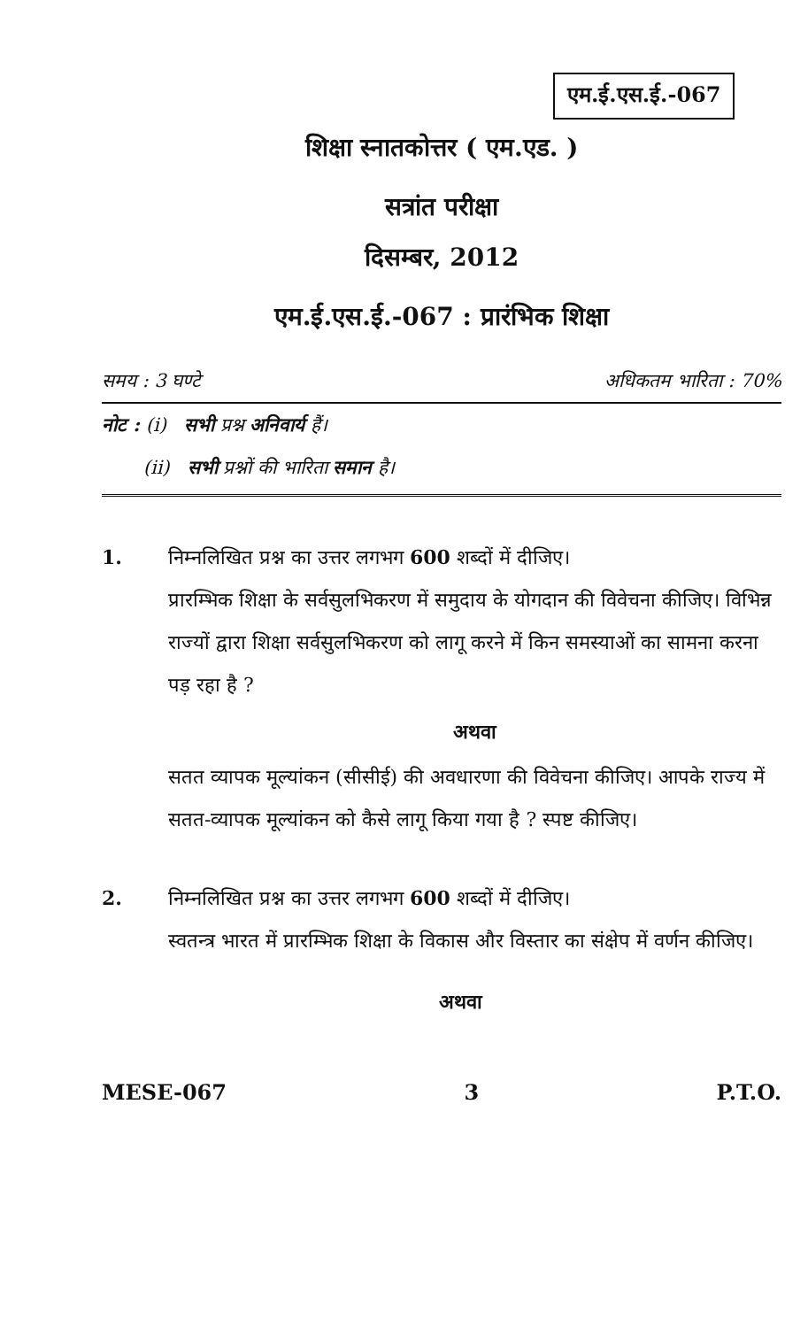एम.ई.एस.ई.-067
शिक्षा स्नातकोत्तर ( एम.एड. )
सत्रांत परीक्षा
दिसम्बर, 2012
एम.ई.एस.ई.-067 : प्रारंभिक शिक्षा
समय : 3 घण्टे अधिकतम भारिता : 70%
नोट : (i) सभी प्रश्न अनिवार्य हैं।
(ii) सभी प्रश्नों की भारिता समान है।
1. निम्नलिखित प्रश्न का उत्तर लगभग 600 शब्दों में दीजिए।
प्रारम्भिक शिक्षा के सर्वसुलभिकरण में समुदाय के योगदान की विवेचना कीजिए। विभिन्न राज्यों द्वारा शिक्षा सर्वसुलभिकरण को लागू करने में किन समस्याओं का सामना करना पड़ रहा है ?
अथवा
सतत व्यापक मूल्यांकन (सीसीई) की अवधारणा की विवेचना कीजिए। आपके राज्य में सतत-व्यापक मूल्यांकन को कैसे लागू किया गया है ? स्पष्ट कीजिए।
2. निम्नलिखित प्रश्न का उत्तर लगभग 600 शब्दों में दीजिए।
स्वतन्त्र भारत में प्रारम्भिक शिक्षा के विकास और विस्तार का संक्षेप में वर्णन कीजिए।
अथवा
MESE-067 3 P.T.O.